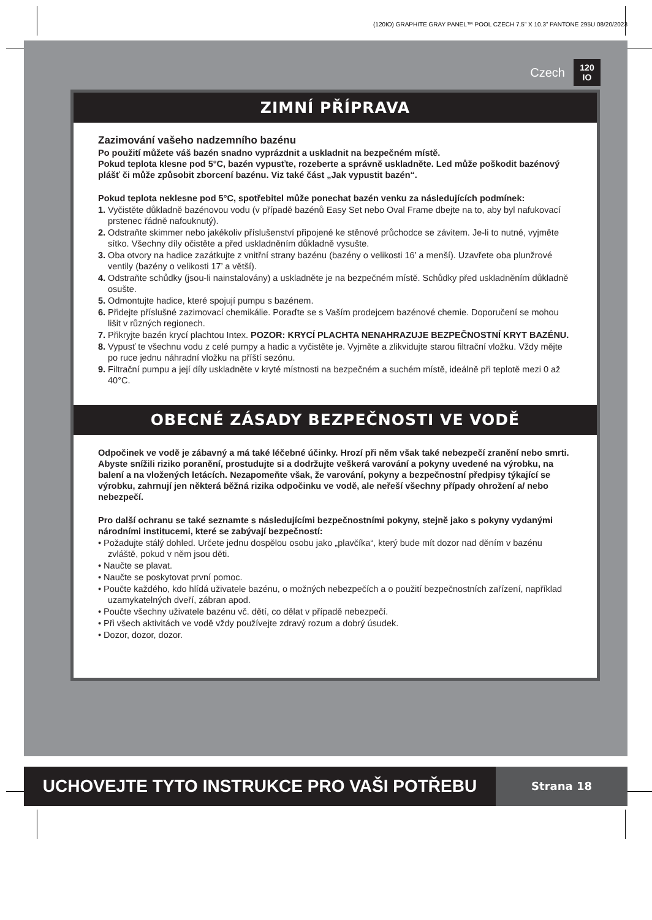(120IO) GRAPHITE GRAY PANEL™ POOL CZECH 7.5” X 10.3” PANTONE 295U 08/20/2023
Czech 120
IO
ZIMNÍ PŘÍPRAVA
Zazimování vašeho nadzemního bazénu
Po použití můžete váš bazén snadno vyprázdnit a uskladnit na bezpečném místě.
Pokud teplota klesne pod 5°C, bazén vypusťte, rozeberte a správně uskladněte. Led může poškodit bazénový plášť či může způsobit zborcení bazénu. Viz také část „Jak vypustit bazén“.
Pokud teplota neklesne pod 5°C, spotřebitel může ponechat bazén venku za následujících podmínek:
1. Vyčistěte důkladně bazénovou vodu (v případě bazénů Easy Set nebo Oval Frame dbejte na to, aby byl nafukovací prstenec řádně nafouknutý).
2. Odstraňte skimmer nebo jakékoliv příslušenství připojené ke stěnové průchodce se závitem. Je-li to nutné, vyjměte sítko. Všechny díly očistěte a před uskladněním důkladně vysušte.
3. Oba otvory na hadice zazátkujte z vnitřní strany bazénu (bazény o velikosti 16’ a menší). Uzavřete oba plunžrové ventily (bazény o velikosti 17’ a větší).
4. Odstraňte schůdky (jsou-li nainstalovány) a uskladněte je na bezpečném místě. Schůdky před uskladněním důkladně osušte.
5. Odmontujte hadice, které spojují pumpu s bazénem.
6. Přidejte příslušné zazimovací chemikálie. Poraďte se s Vaším prodejcem bazénové chemie. Doporučení se mohou lišit v různých regionech.
7. Přikryjte bazén krycí plachtou Intex. POZOR: KRYCÍ PLACHTA NENAHRAZUJE BEZPEČNOSTNÍ KRYT BAZÉNU.
8. Vypusť te všechnu vodu z celé pumpy a hadic a vyčistěte je. Vyjměte a zlikvidujte starou filtrační vložku. Vždy mějte po ruce jednu náhradní vložku na příští sezónu.
9. Filtrační pumpu a její díly uskladněte v kryté místnosti na bezpečném a suchém místě, ideálně při teplotě mezi 0 až 40°C.
OBECNÉ ZÁSADY BEZPEČNOSTI VE VODĚ
Odpočinek ve vodě je zábavný a má také léčebné účinky. Hrozí při něm však také nebezpečí zranění nebo smrti. Abyste snížili riziko poranění, prostudujte si a dodržujte veškerá varování a pokyny uvedené na výrobku, na balení a na vložených letácích. Nezapomeňte však, že varování, pokyny a bezpečnostní předpisy týkající se výrobku, zahrnují jen některá běžná rizika odpočinku ve vodě, ale neřeší všechny případy ohrožení a/ nebo nebezpečí.
Pro další ochranu se také seznamte s následujícími bezpečnostními pokyny, stejně jako s pokyny vydanými národními institucemi, které se zabývají bezpečností:
• Požadujte stálý dohled. Určete jednu dospělou osobu jako „plavčíka“, který bude mít dozor nad děním v bazénu zvláště, pokud v něm jsou děti.
• Naučte se plavat.
• Naučte se poskytovat první pomoc.
• Poučte každého, kdo hlídá uživatele bazénu, o možných nebezpečích a o použití bezpečnostních zařízení, například uzamykatelných dveří, zábran apod.
• Poučte všechny uživatele bazénu vč. dětí, co dělat v případě nebezpečí.
• Při všech aktivitách ve vodě vždy používejte zdravý rozum a dobrý úsudek.
• Dozor, dozor, dozor.
UCHOVEJTE TYTO INSTRUKCE PRO VAŠI POTŘEBU
Strana 18